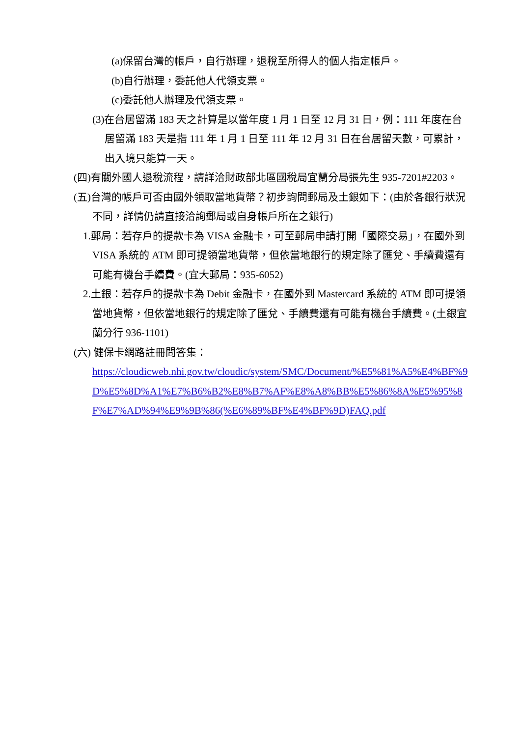(a)保留台灣的帳戶，自行辦理，退稅至所得人的個人指定帳戶。
(b)自行辦理，委託他人代領支票。
(c)委託他人辦理及代領支票。
(3)在台居留滿 183 天之計算是以當年度 1 月 1 日至 12 月 31 日，例：111 年度在台居留滿 183 天是指 111 年 1 月 1 日至 111 年 12 月 31 日在台居留天數，可累計，出入境只能算一天。
(四)有關外國人退稅流程，請詳洽財政部北區國稅局宜蘭分局張先生 935-7201#2203。
(五)台灣的帳戶可否由國外領取當地貨幣？初步詢問郵局及土銀如下：(由於各銀行狀況不同，詳情仍請直接洽詢郵局或自身帳戶所在之銀行)
1.郵局：若存戶的提款卡為 VISA 金融卡，可至郵局申請打開「國際交易」，在國外到 VISA 系統的 ATM 即可提領當地貨幣，但依當地銀行的規定除了匯兌、手續費還有可能有機台手續費。(宜大郵局：935-6052)
2.土銀：若存戶的提款卡為 Debit 金融卡，在國外到 Mastercard 系統的 ATM 即可提領當地貨幣，但依當地銀行的規定除了匯兌、手續費還有可能有機台手續費。(土銀宜蘭分行 936-1101)
(六) 健保卡網路註冊問答集：
https://cloudicweb.nhi.gov.tw/cloudic/system/SMC/Document/%E5%81%A5%E4%BF%9D%E5%8D%A1%E7%B6%B2%E8%B7%AF%E8%A8%BB%E5%86%8A%E5%95%8F%E7%AD%94%E9%9B%86(%E6%89%BF%E4%BF%9D)FAQ.pdf